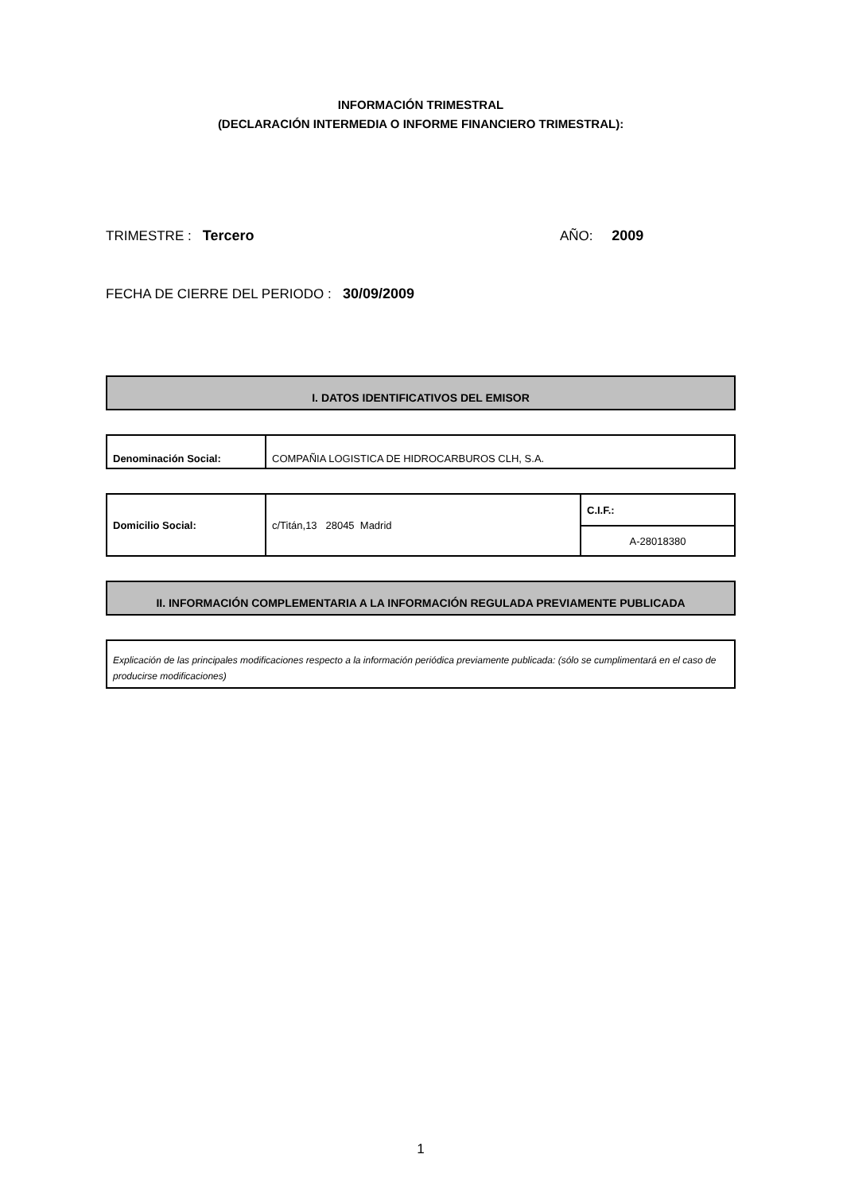INFORMACIÓN TRIMESTRAL
(DECLARACIÓN INTERMEDIA O INFORME FINANCIERO TRIMESTRAL):
TRIMESTRE : Tercero AÑO: 2009
FECHA DE CIERRE DEL PERIODO : 30/09/2009
I. DATOS IDENTIFICATIVOS DEL EMISOR
| Denominación Social: | COMPAÑIA LOGISTICA DE HIDROCARBUROS CLH, S.A. |
| Domicilio Social: | c/Titán,13 28045 Madrid | C.I.F.: |
| | | A-28018380 |
II. INFORMACIÓN COMPLEMENTARIA A LA INFORMACIÓN REGULADA PREVIAMENTE PUBLICADA
| Explicación de las principales modificaciones respecto a la información periódica previamente publicada: (sólo se cumplimentará en el caso de producirse modificaciones) |
1